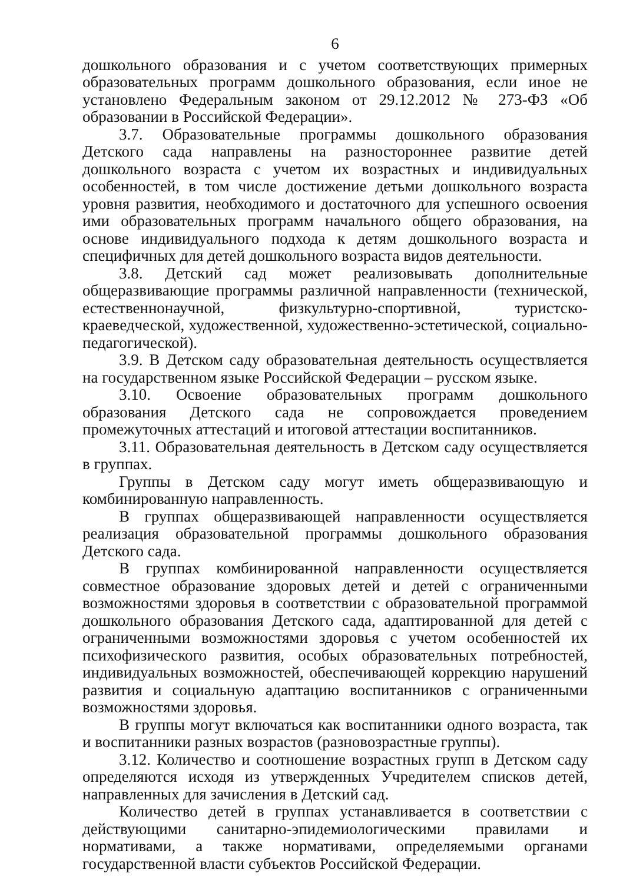6
дошкольного образования и с учетом соответствующих примерных образовательных программ дошкольного образования, если иное не установлено Федеральным законом от 29.12.2012 № 273-ФЗ «Об образовании в Российской Федерации».
3.7. Образовательные программы дошкольного образования Детского сада направлены на разностороннее развитие детей дошкольного возраста с учетом их возрастных и индивидуальных особенностей, в том числе достижение детьми дошкольного возраста уровня развития, необходимого и достаточного для успешного освоения ими образовательных программ начального общего образования, на основе индивидуального подхода к детям дошкольного возраста и специфичных для детей дошкольного возраста видов деятельности.
3.8. Детский сад может реализовывать дополнительные общеразвивающие программы различной направленности (технической, естественнонаучной, физкультурно-спортивной, туристско-краеведческой, художественной, художественно-эстетической, социально-педагогической).
3.9. В Детском саду образовательная деятельность осуществляется на государственном языке Российской Федерации – русском языке.
3.10. Освоение образовательных программ дошкольного образования Детского сада не сопровождается проведением промежуточных аттестаций и итоговой аттестации воспитанников.
3.11. Образовательная деятельность в Детском саду осуществляется в группах.
Группы в Детском саду могут иметь общеразвивающую и комбинированную направленность.
В группах общеразвивающей направленности осуществляется реализация образовательной программы дошкольного образования Детского сада.
В группах комбинированной направленности осуществляется совместное образование здоровых детей и детей с ограниченными возможностями здоровья в соответствии с образовательной программой дошкольного образования Детского сада, адаптированной для детей с ограниченными возможностями здоровья с учетом особенностей их психофизического развития, особых образовательных потребностей, индивидуальных возможностей, обеспечивающей коррекцию нарушений развития и социальную адаптацию воспитанников с ограниченными возможностями здоровья.
В группы могут включаться как воспитанники одного возраста, так и воспитанники разных возрастов (разновозрастные группы).
3.12. Количество и соотношение возрастных групп в Детском саду определяются исходя из утвержденных Учредителем списков детей, направленных для зачисления в Детский сад.
Количество детей в группах устанавливается в соответствии с действующими санитарно-эпидемиологическими правилами и нормативами, а также нормативами, определяемыми органами государственной власти субъектов Российской Федерации.